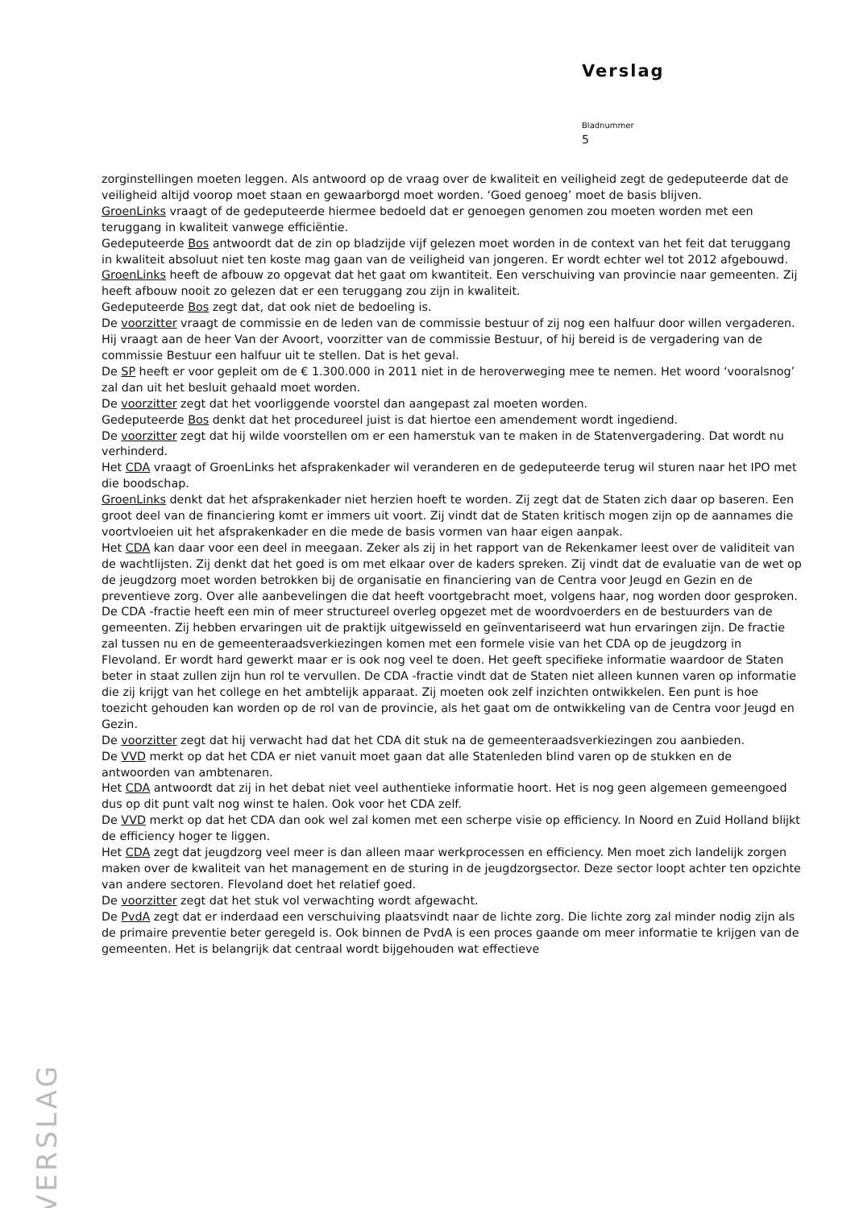Verslag
Bladnummer
5
zorginstellingen moeten leggen. Als antwoord op de vraag over de kwaliteit en veiligheid zegt de gedeputeerde dat de veiligheid altijd voorop moet staan en gewaarborgd moet worden. ‘Goed genoeg’ moet de basis blijven.
GroenLinks vraagt of de gedeputeerde hiermee bedoeld dat er genoegen genomen zou moeten worden met een teruggang in kwaliteit vanwege efficiëntie.
Gedeputeerde Bos antwoordt dat de zin op bladzijde vijf gelezen moet worden in de context van het feit dat teruggang in kwaliteit absoluut niet ten koste mag gaan van de veiligheid van jongeren. Er wordt echter wel tot 2012 afgebouwd.
GroenLinks heeft de afbouw zo opgevat dat het gaat om kwantiteit. Een verschuiving van provincie naar gemeenten. Zij heeft afbouw nooit zo gelezen dat er een teruggang zou zijn in kwaliteit.
Gedeputeerde Bos zegt dat, dat ook niet de bedoeling is.
De voorzitter vraagt de commissie en de leden van de commissie bestuur of zij nog een halfuur door willen vergaderen. Hij vraagt aan de heer Van der Avoort, voorzitter van de commissie Bestuur, of hij bereid is de vergadering van de commissie Bestuur een halfuur uit te stellen. Dat is het geval.
De SP heeft er voor gepleit om de € 1.300.000 in 2011 niet in de heroverweging mee te nemen. Het woord ‘vooralsnog’ zal dan uit het besluit gehaald moet worden.
De voorzitter zegt dat het voorliggende voorstel dan aangepast zal moeten worden.
Gedeputeerde Bos denkt dat het procedureel juist is dat hiertoe een amendement wordt ingediend.
De voorzitter zegt dat hij wilde voorstellen om er een hamerstuk van te maken in de Statenvergadering. Dat wordt nu verhinderd.
Het CDA vraagt of GroenLinks het afsprakenkader wil veranderen en de gedeputeerde terug wil sturen naar het IPO met die boodschap.
GroenLinks denkt dat het afsprakenkader niet herzien hoeft te worden. Zij zegt dat de Staten zich daar op baseren. Een groot deel van de financiering komt er immers uit voort. Zij vindt dat de Staten kritisch mogen zijn op de aannames die voortvloeien uit het afsprakenkader en die mede de basis vormen van haar eigen aanpak.
Het CDA kan daar voor een deel in meegaan. Zeker als zij in het rapport van de Rekenkamer leest over de validiteit van de wachtlijsten. Zij denkt dat het goed is om met elkaar over de kaders spreken. Zij vindt dat de evaluatie van de wet op de jeugdzorg moet worden betrokken bij de organisatie en financiering van de Centra voor Jeugd en Gezin en de preventieve zorg. Over alle aanbevelingen die dat heeft voortgebracht moet, volgens haar, nog worden door gesproken. De CDA -fractie heeft een min of meer structureel overleg opgezet met de woordvoerders en de bestuurders van de gemeenten. Zij hebben ervaringen uit de praktijk uitgewisseld en geïnventariseerd wat hun ervaringen zijn. De fractie zal tussen nu en de gemeenteraadsverkiezingen komen met een formele visie van het CDA op de jeugdzorg in Flevoland. Er wordt hard gewerkt maar er is ook nog veel te doen. Het geeft specifieke informatie waardoor de Staten beter in staat zullen zijn hun rol te vervullen. De CDA -fractie vindt dat de Staten niet alleen kunnen varen op informatie die zij krijgt van het college en het ambtelijk apparaat. Zij moeten ook zelf inzichten ontwikkelen. Een punt is hoe toezicht gehouden kan worden op de rol van de provincie, als het gaat om de ontwikkeling van de Centra voor Jeugd en Gezin.
De voorzitter zegt dat hij verwacht had dat het CDA dit stuk na de gemeenteraadsverkiezingen zou aanbieden.
De VVD merkt op dat het CDA er niet vanuit moet gaan dat alle Statenleden blind varen op de stukken en de antwoorden van ambtenaren.
Het CDA antwoordt dat zij in het debat niet veel authentieke informatie hoort. Het is nog geen algemeen gemeengoed dus op dit punt valt nog winst te halen. Ook voor het CDA zelf.
De VVD merkt op dat het CDA dan ook wel zal komen met een scherpe visie op efficiency. In Noord en Zuid Holland blijkt de efficiency hoger te liggen.
Het CDA zegt dat jeugdzorg veel meer is dan alleen maar werkprocessen en efficiency. Men moet zich landelijk zorgen maken over de kwaliteit van het management en de sturing in de jeugdzorgsector. Deze sector loopt achter ten opzichte van andere sectoren. Flevoland doet het relatief goed.
De voorzitter zegt dat het stuk vol verwachting wordt afgewacht.
De PvdA zegt dat er inderdaad een verschuiving plaatsvindt naar de lichte zorg. Die lichte zorg zal minder nodig zijn als de primaire preventie beter geregeld is. Ook binnen de PvdA is een proces gaande om meer informatie te krijgen van de gemeenten. Het is belangrijk dat centraal wordt bijgehouden wat effectieve
VERSLAG